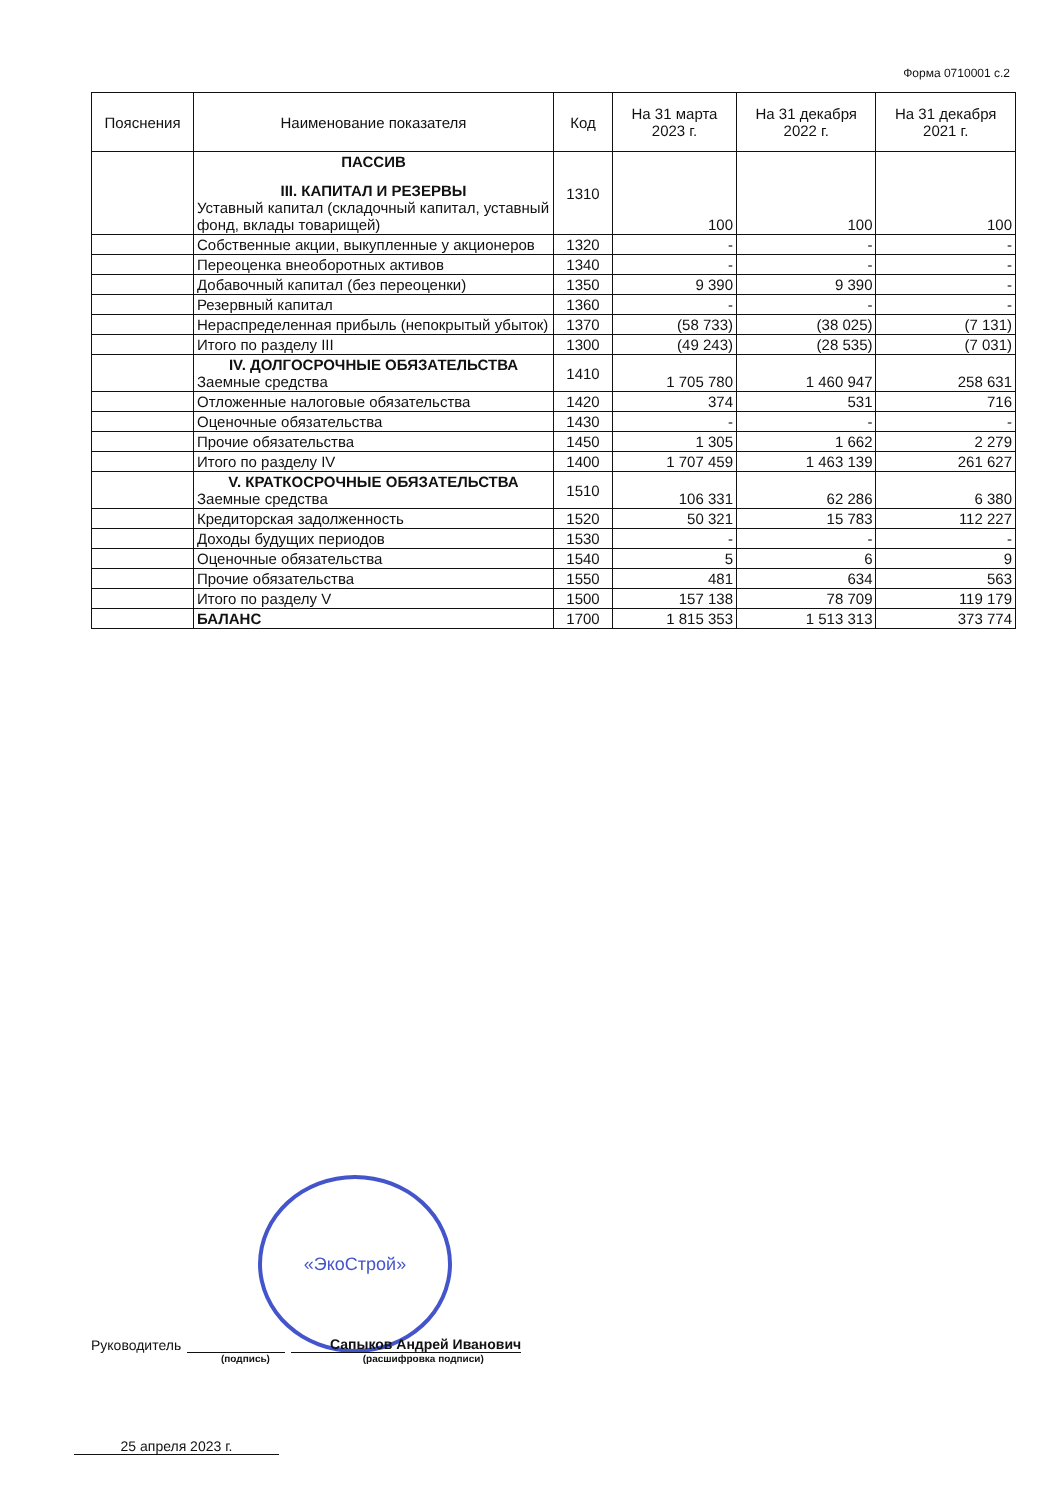Форма 0710001 с.2
| Пояснения | Наименование показателя | Код | На 31 марта 2023 г. | На 31 декабря 2022 г. | На 31 декабря 2021 г. |
| --- | --- | --- | --- | --- | --- |
| | ПАССИВ III. КАПИТАЛ И РЕЗЕРВЫ Уставный капитал (складочный капитал, уставный фонд, вклады товарищей) | 1310 | 100 | 100 | 100 |
| | Собственные акции, выкупленные у акционеров | 1320 | - | - | - |
| | Переоценка внеоборотных активов | 1340 | - | - | - |
| | Добавочный капитал (без переоценки) | 1350 | 9 390 | 9 390 | - |
| | Резервный капитал | 1360 | - | - | - |
| | Нераспределенная прибыль (непокрытый убыток) | 1370 | (58 733) | (38 025) | (7 131) |
| | Итого по разделу III | 1300 | (49 243) | (28 535) | (7 031) |
| | IV. ДОЛГОСРОЧНЫЕ ОБЯЗАТЕЛЬСТВА Заемные средства | 1410 | 1 705 780 | 1 460 947 | 258 631 |
| | Отложенные налоговые обязательства | 1420 | 374 | 531 | 716 |
| | Оценочные обязательства | 1430 | - | - | - |
| | Прочие обязательства | 1450 | 1 305 | 1 662 | 2 279 |
| | Итого по разделу IV | 1400 | 1 707 459 | 1 463 139 | 261 627 |
| | V. КРАТКОСРОЧНЫЕ ОБЯЗАТЕЛЬСТВА Заемные средства | 1510 | 106 331 | 62 286 | 6 380 |
| | Кредиторская задолженность | 1520 | 50 321 | 15 783 | 112 227 |
| | Доходы будущих периодов | 1530 | - | - | - |
| | Оценочные обязательства | 1540 | 5 | 6 | 9 |
| | Прочие обязательства | 1550 | 481 | 634 | 563 |
| | Итого по разделу V | 1500 | 157 138 | 78 709 | 119 179 |
| | БАЛАНС | 1700 | 1 815 353 | 1 513 313 | 373 774 |
«ЭкоСтрой»
Руководитель Сапыков Андрей Иванович
(подпись) (расшифровка подписи)
25 апреля 2023 г.